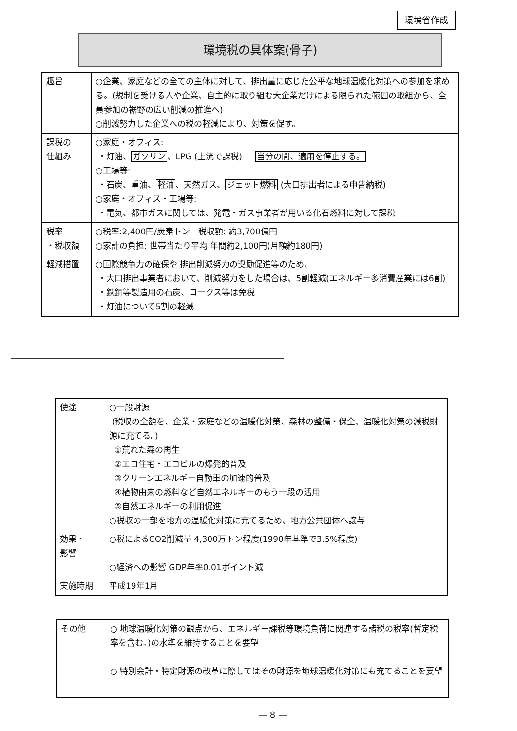環境省作成
環境税の具体案(骨子)
| 趣旨 | ○企業、家庭などの全ての主体に対して、排出量に応じた公平な地球温暖化対策への参加を求める。(規制を受ける人や企業、自主的に取り組む大企業だけによる限られた範囲の取組から、全員参加の裾野の広い削減の推進へ) ○削減努力した企業への税の軽減により、対策を促す。 |
| 課税の 仕組み | ○家庭・オフィス: ・灯油、 ガソリン 、LPG (上流で課税) 当分の間、適用を停止する。 ○工場等: ・石炭、重油、 軽油 、天然ガス、 ジェット燃料 (大口排出者による申告納税) ○家庭・オフィス・工場等: ・電気、都市ガスに関しては、発電・ガス事業者が用いる化石燃料に対して課税 |
| 税率 ・税収額 | ○税率:2,400円/炭素トン 税収額: 約3,700億円 ○家計の負担: 世帯当たり平均 年間約2,100円(月額約180円) |
| 軽減措置 | ○国際競争力の確保や 排出削減努力の奨励促進等のため、 ・大口排出事業者において、削減努力をした場合は、5割軽減(エネルギー多消費産業には6割) ・鉄鋼等製造用の石炭、コークス等は免税 ・灯油について5割の軽減 |
| 使途 | ○一般財源 (税収の全額を、企業・家庭などの温暖化対策、森林の整備・保全、温暖化対策の減税財源に充てる。) ①荒れた森の再生 ②エコ住宅・エコビルの爆発的普及 ③クリーンエネルギー自動車の加速的普及 ④植物由来の燃料など自然エネルギーのもう一段の活用 ⑤自然エネルギーの利用促進 ○税収の一部を地方の温暖化対策に充てるため、地方公共団体へ譲与 |
| 効果・ 影響 | ○税によるCO2削減量 4,300万トン程度(1990年基準で3.5%程度) ○経済への影響 GDP年率0.01ポイント減 |
| 実施時期 | 平成19年1月 |
| その他 | ○ 地球温暖化対策の観点から、エネルギー課税等環境負荷に関連する諸税の税率(暫定税率を含む。)の水準を維持することを要望 ○ 特別会計・特定財源の改革に際してはその財源を地球温暖化対策にも充てることを要望 |
— 8 —